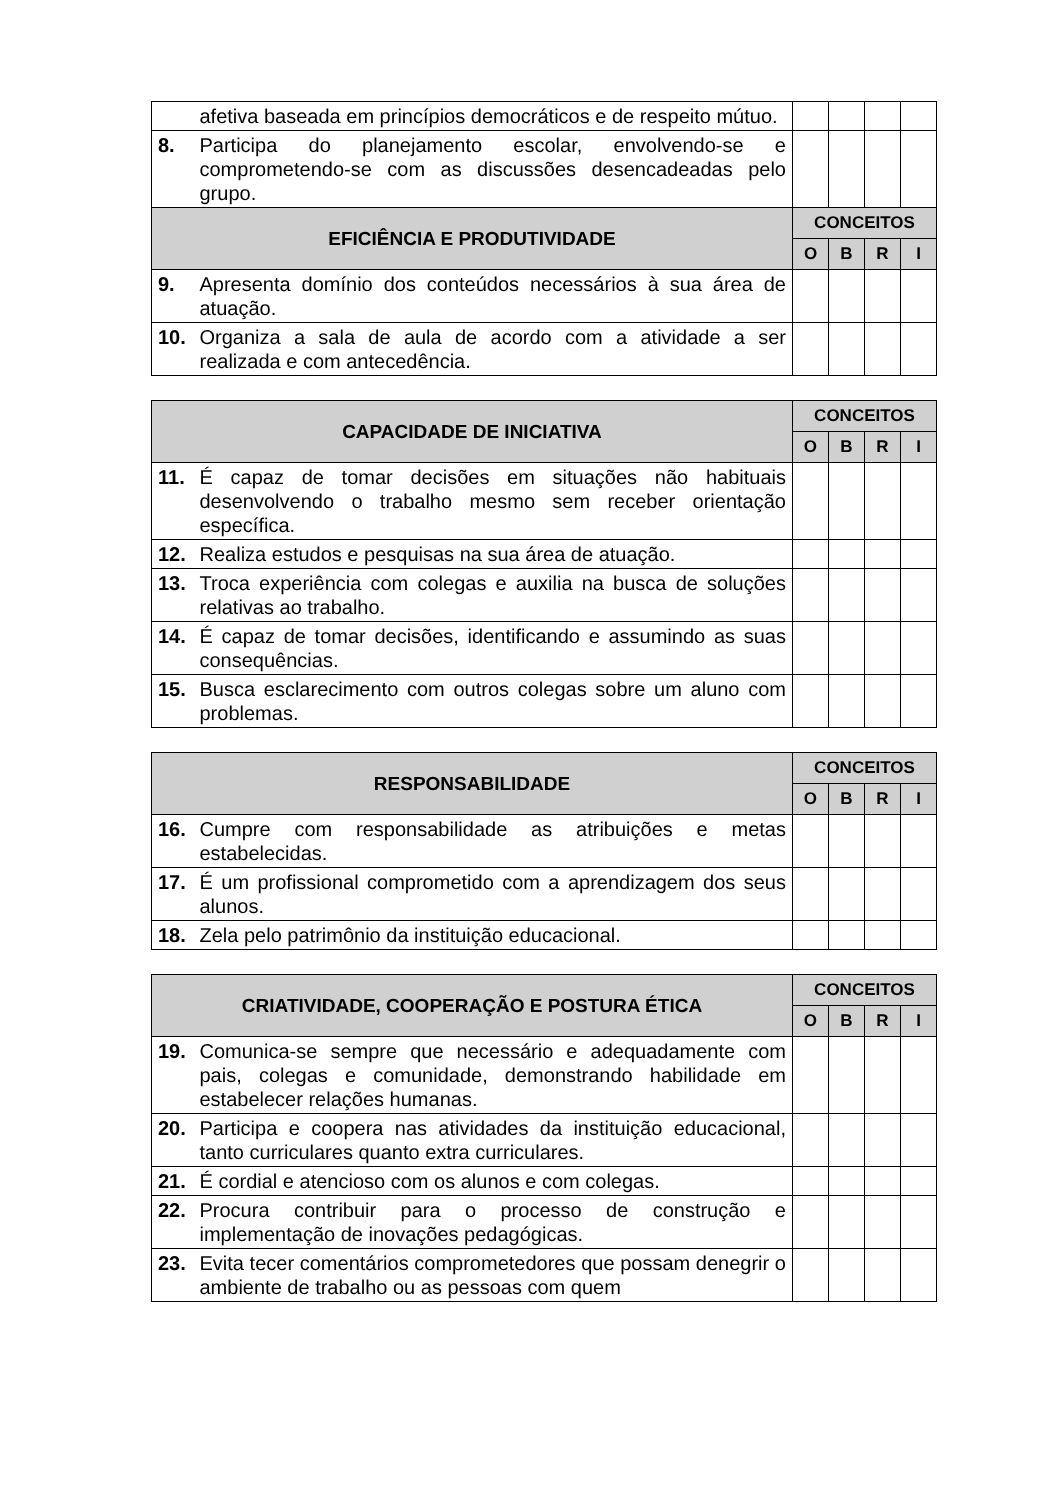| | afetiva baseada em princípios democráticos e de respeito mútuo. | | | | |
| 8. | Participa do planejamento escolar, envolvendo-se e comprometendo-se com as discussões desencadeadas pelo grupo. | | | | |
| EFICIÊNCIA E PRODUTIVIDADE | | CONCEITOS | | | |
| | | O | B | R | I |
| 9. | Apresenta domínio dos conteúdos necessários à sua área de atuação. | | | | |
| 10. | Organiza a sala de aula de acordo com a atividade a ser realizada e com antecedência. | | | | |
| CAPACIDADE DE INICIATIVA | | CONCEITOS | | | |
| --- | --- | --- | --- | --- | --- |
| | | O | B | R | I |
| 11. | É capaz de tomar decisões em situações não habituais desenvolvendo o trabalho mesmo sem receber orientação específica. | | | | |
| 12. | Realiza estudos e pesquisas na sua área de atuação. | | | | |
| 13. | Troca experiência com colegas e auxilia na busca de soluções relativas ao trabalho. | | | | |
| 14. | É capaz de tomar decisões, identificando e assumindo as suas consequências. | | | | |
| 15. | Busca esclarecimento com outros colegas sobre um aluno com problemas. | | | | |
| RESPONSABILIDADE | | CONCEITOS | | | |
| --- | --- | --- | --- | --- | --- |
| | | O | B | R | I |
| 16. | Cumpre com responsabilidade as atribuições e metas estabelecidas. | | | | |
| 17. | É um profissional comprometido com a aprendizagem dos seus alunos. | | | | |
| 18. | Zela pelo patrimônio da instituição educacional. | | | | |
| CRIATIVIDADE, COOPERAÇÃO E POSTURA ÉTICA | | CONCEITOS | | | |
| --- | --- | --- | --- | --- | --- |
| | | O | B | R | I |
| 19. | Comunica-se sempre que necessário e adequadamente com pais, colegas e comunidade, demonstrando habilidade em estabelecer relações humanas. | | | | |
| 20. | Participa e coopera nas atividades da instituição educacional, tanto curriculares quanto extra curriculares. | | | | |
| 21. | É cordial e atencioso com os alunos e com colegas. | | | | |
| 22. | Procura contribuir para o processo de construção e implementação de inovações pedagógicas. | | | | |
| 23. | Evita tecer comentários comprometedores que possam denegrir o ambiente de trabalho ou as pessoas com quem | | | | |